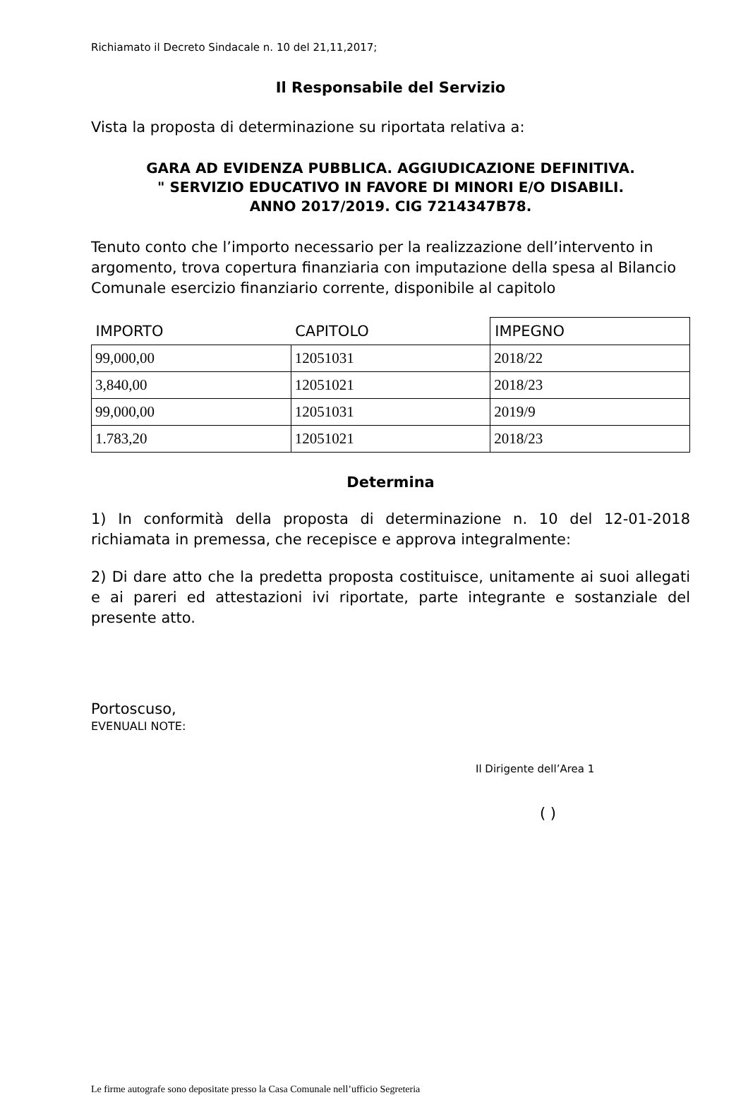Richiamato il Decreto Sindacale n. 10 del 21,11,2017;
Il Responsabile del Servizio
Vista la proposta di determinazione su riportata relativa a:
GARA AD EVIDENZA PUBBLICA. AGGIUDICAZIONE DEFINITIVA.
" SERVIZIO EDUCATIVO IN FAVORE DI MINORI E/O DISABILI.
ANNO 2017/2019. CIG 7214347B78.
Tenuto conto che l’importo necessario per la realizzazione dell’intervento in argomento, trova copertura finanziaria con imputazione della spesa al Bilancio Comunale esercizio finanziario corrente, disponibile al capitolo
| IMPORTO | CAPITOLO | IMPEGNO |
| --- | --- | --- |
| 99,000,00 | 12051031 | 2018/22 |
| 3,840,00 | 12051021 | 2018/23 |
| 99,000,00 | 12051031 | 2019/9 |
| 1.783,20 | 12051021 | 2018/23 |
Determina
1) In conformità della proposta di determinazione n. 10 del 12-01-2018 richiamata in premessa, che recepisce e approva integralmente:
2) Di dare atto che la predetta proposta costituisce, unitamente ai suoi allegati e ai pareri ed attestazioni ivi riportate, parte integrante e sostanziale del presente atto.
Portoscuso,
EVENUALI NOTE:
Il Dirigente dell’Area 1
( )
Le firme autografe sono depositate presso la Casa Comunale nell’ufficio Segreteria